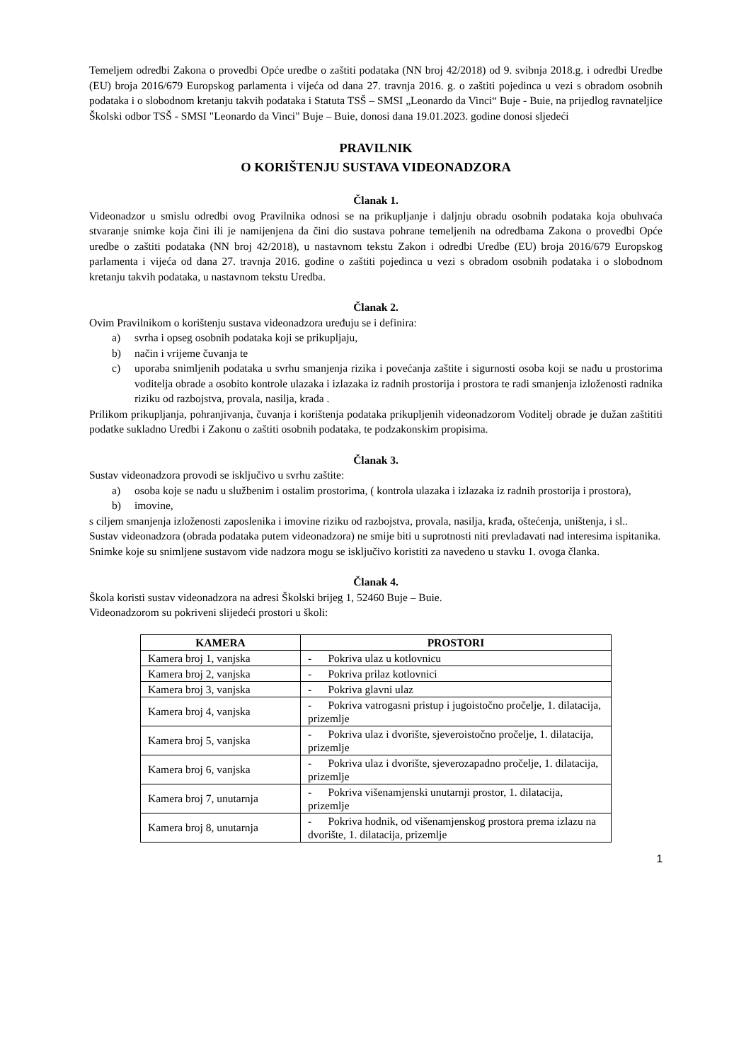Temeljem odredbi Zakona o provedbi Opće uredbe o zaštiti podataka (NN broj 42/2018) od 9. svibnja 2018.g. i odredbi Uredbe (EU) broja 2016/679 Europskog parlamenta i vijeća od dana 27. travnja 2016. g. o zaštiti pojedinca u vezi s obradom osobnih podataka i o slobodnom kretanju takvih podataka i Statuta TSŠ – SMSI „Leonardo da Vinci“ Buje - Buie, na prijedlog ravnateljice Školski odbor TSŠ - SMSI "Leonardo da Vinci" Buje – Buie, donosi dana 19.01.2023. godine donosi sljedeći
PRAVILNIK
O KORIŠTENJU SUSTAVA VIDEONADZORA
Članak 1.
Videonadzor u smislu odredbi ovog Pravilnika odnosi se na prikupljanje i daljnju obradu osobnih podataka koja obuhvaća stvaranje snimke koja čini ili je namijenjena da čini dio sustava pohrane temeljenih na odredbama Zakona o provedbi Opće uredbe o zaštiti podataka (NN broj 42/2018), u nastavnom tekstu Zakon i odredbi Uredbe (EU) broja 2016/679 Europskog parlamenta i vijeća od dana 27. travnja 2016. godine o zaštiti pojedinca u vezi s obradom osobnih podataka i o slobodnom kretanju takvih podataka, u nastavnom tekstu Uredba.
Članak 2.
Ovim Pravilnikom o korištenju sustava videonadzora uređuju se i definira:
a) svrha i opseg osobnih podataka koji se prikupljaju,
b) način i vrijeme čuvanja te
c) uporaba snimljenih podataka u svrhu smanjenja rizika i povećanja zaštite i sigurnosti osoba koji se nađu u prostorima voditelja obrade a osobito kontrole ulazaka i izlazaka iz radnih prostorija i prostora te radi smanjenja izloženosti radnika riziku od razbojstva, provala, nasilja, krađa .
Prilikom prikupljanja, pohranjivanja, čuvanja i korištenja podataka prikupljenih videonadzorom Voditelj obrade je dužan zaštititi podatke sukladno Uredbi i Zakonu o zaštiti osobnih podataka, te podzakonskim propisima.
Članak 3.
Sustav videonadzora provodi se isključivo u svrhu zaštite:
a) osoba koje se nađu u službenim i ostalim prostorima, ( kontrola ulazaka i izlazaka iz radnih prostorija i prostora),
b) imovine,
s ciljem smanjenja izloženosti zaposlenika i imovine riziku od razbojstva, provala, nasilja, krađa, oštećenja, uništenja, i sl..
Sustav videonadzora (obrada podataka putem videonadzora) ne smije biti u suprotnosti niti prevladavati nad interesima ispitanika.
Snimke koje su snimljene sustavom vide nadzora mogu se isključivo koristiti za navedeno u stavku 1. ovoga članka.
Članak 4.
Škola koristi sustav videonadzora na adresi Školski brijeg 1, 52460 Buje – Buie.
Videonadzorom su pokriveni slijedeći prostori u školi:
| KAMERA | PROSTORI |
| --- | --- |
| Kamera broj 1, vanjska | - Pokriva ulaz u kotlovnicu |
| Kamera broj 2, vanjska | - Pokriva prilaz kotlovnici |
| Kamera broj 3, vanjska | - Pokriva glavni ulaz |
| Kamera broj 4, vanjska | - Pokriva vatrogasni pristup i jugoistočno pročelje, 1. dilatacija, prizemlje |
| Kamera broj 5, vanjska | - Pokriva ulaz i dvorište, sjeveroistočno pročelje, 1. dilatacija, prizemlje |
| Kamera broj 6, vanjska | - Pokriva ulaz i dvorište, sjeverozapadno pročelje, 1. dilatacija, prizemlje |
| Kamera broj 7, unutarnja | - Pokriva višenamjenski unutarnji prostor, 1. dilatacija, prizemlje |
| Kamera broj 8, unutarnja | - Pokriva hodnik, od višenamjenskog prostora prema izlazu na dvorište, 1. dilatacija, prizemlje |
1